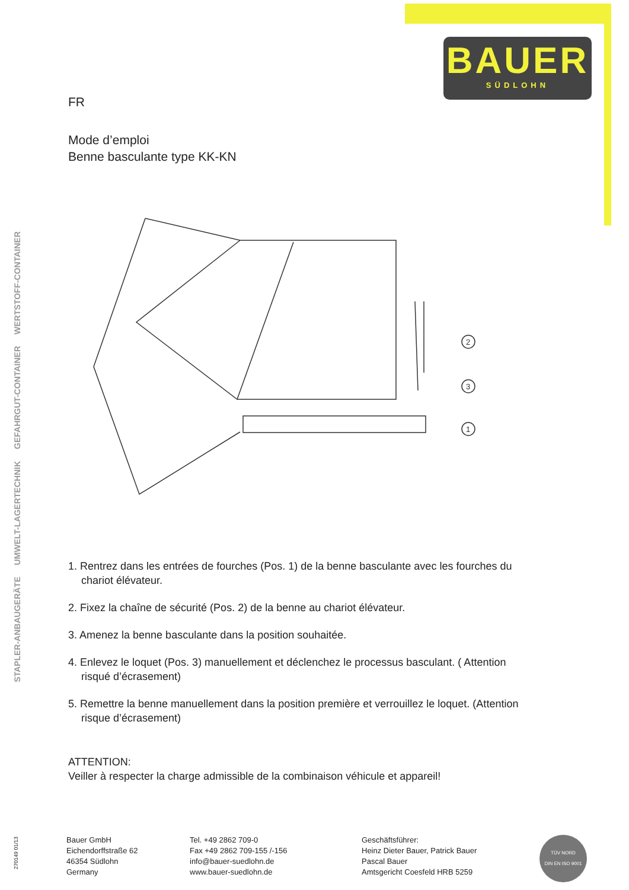BAUER
SÜDLOHN
STAPLER-ANBAUGERÄTE
UMWELT-LAGERTECHNIK
GEFAHRGUT-CONTAINER
WERTSTOFF-CONTAINER
FR
Mode d’emploi
Benne basculante type KK-KN
2
3
1
1. Rentrez dans les entrées de fourches (Pos. 1) de la benne basculante avec les fourches du chariot élévateur.
2. Fixez la chaîne de sécurité (Pos. 2) de la benne au chariot élévateur.
3. Amenez la benne basculante dans la position souhaitée.
4. Enlevez le loquet (Pos. 3) manuellement et déclenchez le processus basculant. ( Attention risqué d’écrasement)
5. Remettre la benne manuellement dans la position première et verrouillez le loquet. (Attention risque d’écrasement)
ATTENTION:
Veiller à respecter la charge admissible de la combinaison véhicule et appareil!
270149 01/13
Bauer GmbH
Eichendorffstraße 62
46354 Südlohn
Germany
Tel. +49 2862 709-0
Fax +49 2862 709-155 /-156
info@bauer-suedlohn.de
www.bauer-suedlohn.de
Geschäftsführer:
Heinz Dieter Bauer, Patrick Bauer
Pascal Bauer
Amtsgericht Coesfeld HRB 5259
TÜV NORD
DIN EN ISO 9001